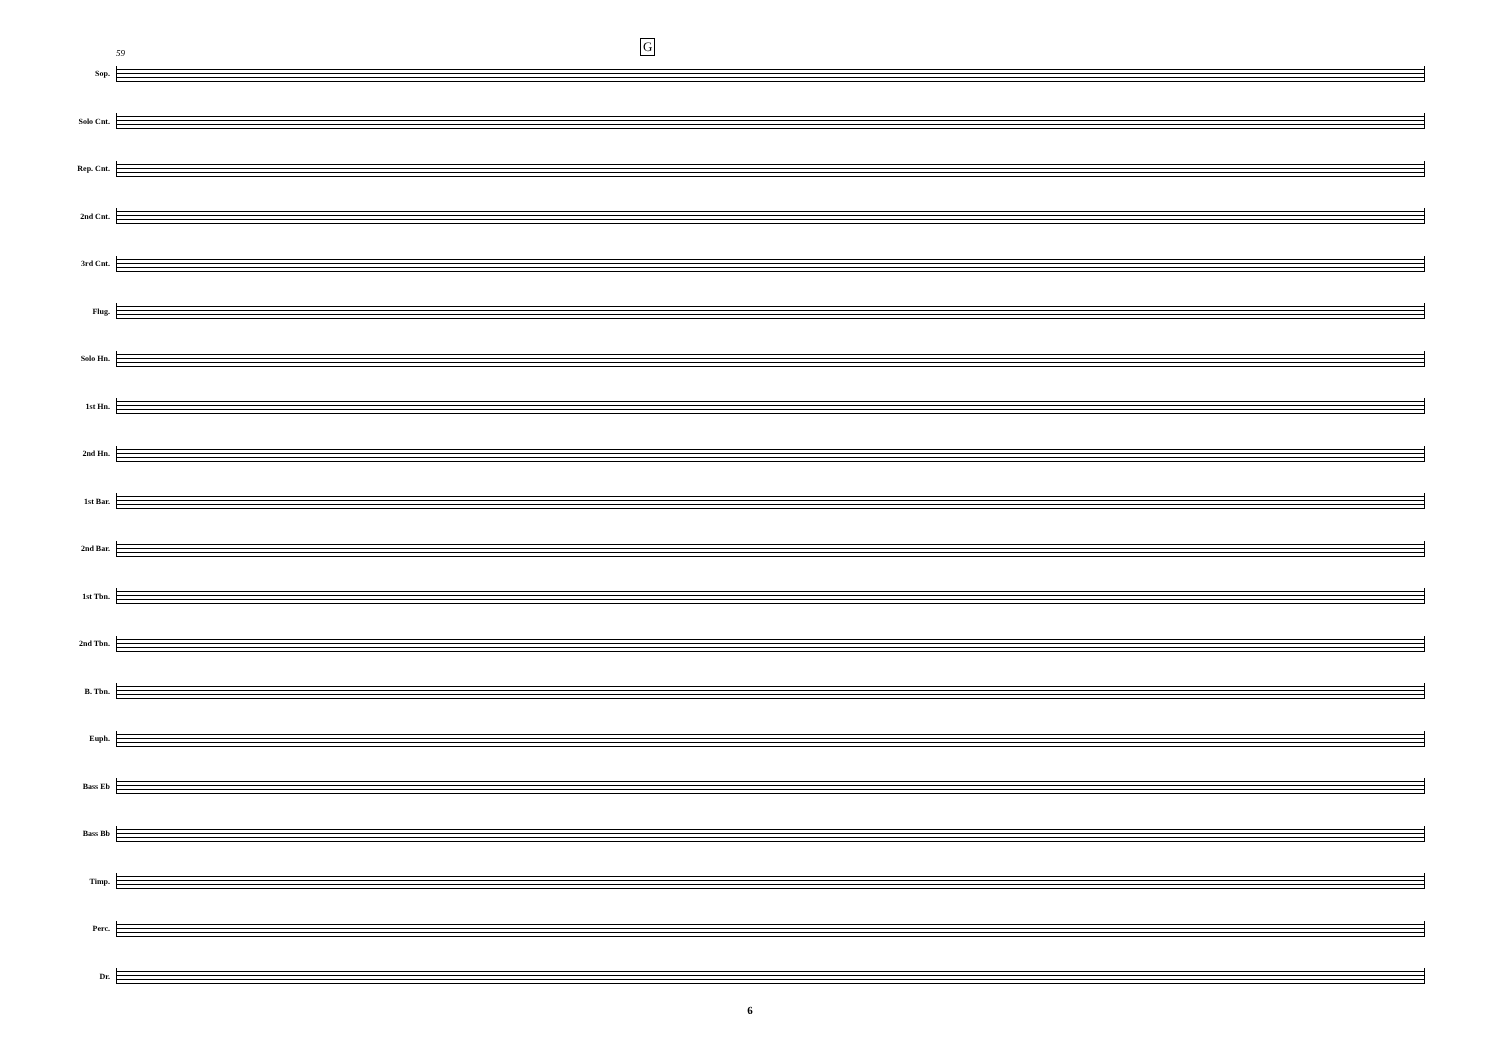59 G
Sop.
Solo Cnt.
Rep. Cnt.
2nd Cnt.
3rd Cnt.
Flug.
Solo Hn.
1st Hn.
2nd Hn.
1st Bar.
2nd Bar.
1st Tbn.
2nd Tbn.
B. Tbn.
Euph.
Bass Eb
Bass Bb
Timp.
Perc.
Dr.
6